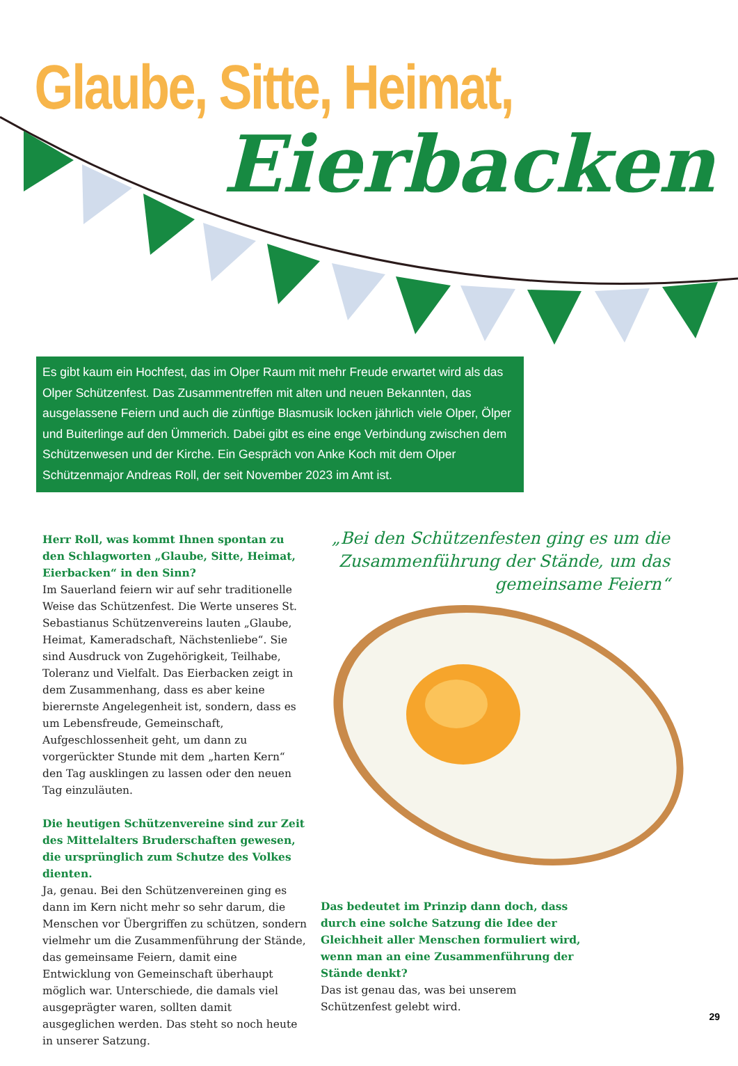Glaube, Sitte, Heimat,
Eierbacken
Es gibt kaum ein Hochfest, das im Olper Raum mit mehr Freude erwartet wird als das Olper Schützenfest. Das Zusammentreffen mit alten und neuen Bekannten, das ausgelassene Feiern und auch die zünftige Blasmusik locken jährlich viele Olper, Ölper und Buiterlinge auf den Ümmerich. Dabei gibt es eine enge Verbindung zwischen dem Schützenwesen und der Kirche. Ein Gespräch von Anke Koch mit dem Olper Schützenmajor Andreas Roll, der seit November 2023 im Amt ist.
Herr Roll, was kommt Ihnen spontan zu den Schlagworten „Glaube, Sitte, Heimat, Eierbacken“ in den Sinn?
Im Sauerland feiern wir auf sehr traditionelle Weise das Schützenfest. Die Werte unseres St. Sebastianus Schützenvereins lauten „Glaube, Heimat, Kameradschaft, Nächstenliebe“. Sie sind Ausdruck von Zugehörigkeit, Teilhabe, Toleranz und Vielfalt. Das Eierbacken zeigt in dem Zusammenhang, dass es aber keine bierernste Angelegenheit ist, sondern, dass es um Lebensfreude, Gemeinschaft, Aufgeschlossenheit geht, um dann zu vorgerückter Stunde mit dem „harten Kern“ den Tag ausklingen zu lassen oder den neuen Tag einzuläuten.
Die heutigen Schützenvereine sind zur Zeit des Mittelalters Bruderschaften gewesen, die ursprünglich zum Schutze des Volkes dienten.
Ja, genau. Bei den Schützenvereinen ging es dann im Kern nicht mehr so sehr darum, die Menschen vor Übergriffen zu schützen, sondern vielmehr um die Zusammenführung der Stände, das gemeinsame Feiern, damit eine Entwicklung von Gemeinschaft überhaupt möglich war. Unterschiede, die damals viel ausgeprägter waren, sollten damit ausgeglichen werden. Das steht so noch heute in unserer Satzung.
„Bei den Schützenfesten ging es um die Zusammenführung der Stände, um das gemeinsame Feiern“
Das bedeutet im Prinzip dann doch, dass durch eine solche Satzung die Idee der Gleichheit aller Menschen formuliert wird, wenn man an eine Zusammenführung der Stände denkt?
Das ist genau das, was bei unserem Schützenfest gelebt wird.
29